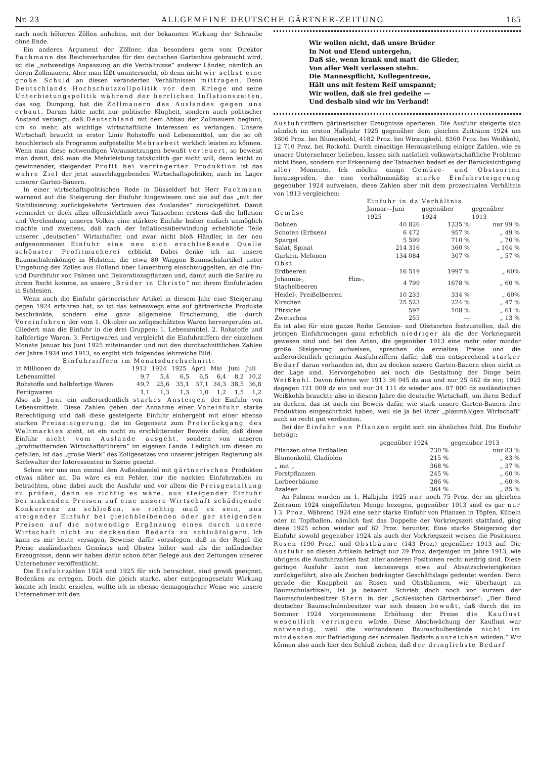Nr. 23 ALLGEMEINE DEUTSCHE GÄRTNER-ZEITUNG 165
nach noch höheren Zöllen anheben, mit der bekannten Wirkung der Schraube ohne Ende.
Ein anderes Argument der Zöllner, das besonders gern vom Direktor Fachmann des Reichsverbandes für den deutschen Gartenbau gebraucht wird, ist die „notwendige Anpassung an die Verhältnisse“ anderer Länder, nämlich an deren Zollmauern. Aber man läßt ununtersucht, ob denn nicht wir selbst eine große Schuld an diesen veränderten Verhältnissen mittragen. Denn Deutschlands Hochschutzzollpolitik vor dem Kriege und seine Unterbietungspolitik während der herrlichen Inflationszeiten, das sog. Dumping, hat die Zollmauern des Auslandes gegen uns erbaut. Darum hätte nicht nur politische Klugheit, sondern auch politischer Anstand verlangt, daß Deutschland mit dem Abbau der Zollmauern beginnt, um so mehr, als wichtige wirtschaftliche Interessen es verlangen. Unsere Wirtschaft braucht in erster Linie Rohstoffe und Lebensmittel, um die so oft heuchlerisch als Programm aufgestellte Mehrarbeit wirklich leisten zu können. Wenn man diese notwendigen Voraussetzungen bewußt verteuert, so beweist man damit, daß man die Mehrleistung tatsächlich gar nicht will, denn leicht zu gewinnender, steigender Profit bei verringerter Produktion ist das wahre Ziel der jetzt ausschlaggebenden Wirtschaftspolitiker, auch im Lager unserer Garten-Bauern.
In einer wirtschaftspolitischen Rede in Düsseldorf hat Herr Fachmann warnend auf die Steigerung der Einfuhr hingewiesen und sie auf das „mit der Stabilisierung zurückgekehrte Vertrauen des Auslandes“ zurückgeführt. Damit vermeidet er doch allzu offensichtlich zwei Tatsachen: erstens daß die Inflation und Verelendung unseres Volkes eine stärkere Einfuhr bisher einfach unmöglich machte und zweitens, daß nach der Inflationsüberwindung erhebliche Teile unserer „deutschen“ Wirtschafter, und zwar nicht bloß Händler, in der neu aufgenommenen Einfuhr eine neu sich erschließende Quelle schönster Profitmacherei erblickt. Dabei denke ich an unsere Baumschulenkönige in Holstein, die etwa 80 Waggon Baumschulartikel unter Umgehung des Zolles aus Holland über Luxemburg einschmuggelten, an die Ein- und Durchfuhr von Palmen und Dekorationspflanzen und, damit auch die Satire zu ihrem Recht komme, an unsere „Brüder in Christo“ mit ihrem Einfuhrladen in Schlesien.
Wenn auch die Einfuhr gärtnerischer Artikel in diesem Jahr eine Steigerung gegen 1924 erfahren hat, so ist das keineswegs eine auf gärtnerische Produkte beschränkte, sondern eine ganz allgemeine Erscheinung, die durch Voreinfuhren der vom 1. Oktober an zollgeschützten Waren hervorgerufen ist. Gliedert man die Einfuhr in die drei Gruppen: 1. Lebensmittel, 2. Rohstoffe und halbfertige Waren, 3. Fertigwaren und vergleicht die Einfuhrziffern der einzelnen Monate Januar bis Juni 1925 miteinander und mit den durchschnittlichen Zahlen der Jahre 1924 und 1913, so ergibt sich folgendes lehrreiche Bild:
Einfuhrziffern im Monatsdurchschnitt:
| in Millionen dz | 1913 | 1924 | 1925 | April | Mai | Juni | Juli |
| --- | --- | --- | --- | --- | --- | --- | --- |
| Lebensmittel | 9,7 | 5,4 | 6,5 | 6,5 | 6,4 | 8,2 | 10,2 |
| Rohstoffe und halbfertige Waren | 49,7 | 25,6 | 35,1 | 37,1 | 34,3 | 38,5 | 36,8 |
| Fertigwaren | 1,1 | 1,3 | 1,3 | 1,0 | 1,2 | 1,5 | 1,2 |
Also ab Juni ein außerordentlich starkes Ansteigen der Einfuhr von Lebensmitteln. Diese Zahlen geben der Annahme einer Voreinfuhr starke Berechtigung und daß diese gesteigerte Einfuhr einhergeht mit einer ebenso starken Preissteigerung, die im Gegensatz zum Preisrückgang des Weltmarktes steht, ist ein nicht zu erschütternder Beweis dafür, daß diese Einfuhr nicht vom Auslande ausgeht, sondern von unseren „profitwitternden Wirtschaftsführern“ im eigenen Lande. Lediglich um diesen zu gefallen, ist das „große Werk“ des Zollgesetzes von unserer jetzigen Regierung als Sachwalter der Interessenten in Szene gesetzt.
Sehen wir uns nun einmal den Außenhandel mit gärtnerischen Produkten etwas näher an. Da wäre es ein Fehler, nur die nackten Einfuhrzahlen zu betrachten, ohne dabei auch die Ausfuhr und vor allem die Preisgestaltung zu prüfen, denn so richtig es wäre, aus steigender Einfuhr bei sinkenden Preisen auf eine unsere Wirtschaft schädigende Konkurrenz zu schließen, so richtig muß es sein, aus steigender Einfuhr bei gleichbleibenden oder gar steigenden Preisen auf die notwendige Ergänzung eines durch unsere Wirtschaft nicht zu deckenden Bedarfs zu schlußfolgern. Ich kann es mir heute versagen, Beweise dafür vorzulegen, daß in der Regel die Preise ausländischen Gemüses und Obstes höher sind als die inländischer Erzeugnisse, denn wir haben dafür schon öfter Belege aus den Zeitungen unserer Unternehmer veröffentlicht.
Die Einfuhrzahlen 1924 und 1925 für sich betrachtet, sind gewiß geeignet, Bedenken zu erregen. Doch die gleich starke, aber entgegengesetzte Wirkung könnte ich leicht erzielen, wollte ich in ebenso demagogischer Weise wie unsere Unternehmer mit den
Wir wollen nicht, daß unsre Brüder
In Not und Elend untergehn,
Daß sie, wenn krank und matt die Glieder,
Von aller Welt verlassen stehn.
Die Mannespflicht, Kollegentreue,
Hält uns mit festem Reif umspannt;
Wir wollen, daß sie frei gedeihe —
Und deshalb sind wir im Verband!
Ausfuhrziffern gärtnerischer Ezeugnisse operieren. Die Ausfuhr steigerte sich nämlich im ersten Halbjahr 1925 gegenüber dem gleichen Zeitraum 1924 um 3606 Proz. bei Blumenkohl, 4182 Proz. bei Wirsingkohl, 8360 Proz. bei Weißkohl, 12 710 Proz. bei Rotkohl. Durch einseitige Herausstellung einiger Zahlen, wie es unsere Unternehmer belieben, lassen sich natürlich volkswirtschaftliche Probleme nicht lösen, sondern zur Erkennung der Tatsachen bedarf es der Berücksichtigung aller Momente. Ich möchte einige Gemüse- und Obstsorten herausgreifen, die eine verhältnismäßig starke Einfuhrsteigerung gegenüber 1924 aufweisen, diese Zahlen aber mit dem prozentualen Verhältnis von 1913 vergleichen:
| | Einfuhr in dz | Verhältnis | |
| --- | --- | --- | --- |
| Gemüse | Januar—Juni 1925 | gegenüber 1924 | gegenüber 1913 |
| Bohnen | 40 826 | 1235 % | nur 99 % |
| Schoten (Erbsen) | 6 472 | 957 % | „ 49 % |
| Spargel | 5 599 | 710 % | „ 70 % |
| Salat, Spinat | 214 316 | 360 % | „ 104 % |
| Gurken, Melonen | 134 084 | 307 % | „ 57 % |
| Obst | | | |
| Erdbeeren | 16 519 | 1997 % | „ 60% |
| Johannis-, Him-, Stachelbeeren | 4 799 | 1678 % | „ 60 % |
| Heidel-, Preißelbeeren | 10 233 | 334 % | „ 60% |
| Kirschen | 25 523 | 224 % | „ 47 % |
| Pfirsiche | 597 | 108 % | „ 61 % |
| Zwetschen | 255 | — | „ 13 % |
Es ist also für eine ganze Reihe Gemüse- und Obstsorten festzustellen, daß die jetzigen Einfuhrmengen ganz erheblich niedriger als die der Vorkriegszeit gewesen sind und bei den Arten, die gegenüber 1913 eine mehr oder minder große Steigerung aufweisen, sprechen die erzielten Preise und die außerordentlich geringen Ausfuhrziffern dafür, daß ein entsprechend starker Bedarf daran vorhanden ist, den zu decken unsere Garten-Bauern eben nicht in der Lage sind. Hervorgehoben sei noch die Gestaltung der Dinge beim Weißkohl. Davon führten wir 1913 36 045 dz aus und nur 25 462 dz ein; 1925 dagegen 121 009 dz ein und nur 34 111 dz wieder aus. 87 000 dz ausländischen Weißkohls brauchte also in diesem Jahre die deutsche Wirtschaft, um ihren Bedarf zu decken, das ist auch ein Beweis dafür, wie stark unsere Garten-Bauern ihre Produktion eingeschränkt haben, weil sie ja bei ihrer „planmäßigen Wirtschaft“ auch so recht gut verdienten.
Bei der Einfuhr von Pflanzen ergibt sich ein ähnliches Bild. Die Einfuhr beträgt:
| | gegenüber 1924 | gegenüber 1913 |
| --- | --- | --- |
| Pflanzen ohne Erdballen | 730 % | nur 83 % |
| Blumenkohl, Gladiolen | 215 % | „ 83 % |
| „ mit „ | 368 % | „ 37 % |
| Forstpflanzen | 245 % | „ 60 % |
| Lorbeerbäume | 286 % | „ 60 % |
| Azaleen | 364 % | „ 85 % |
An Palmen wurden im 1. Halbjahr 1925 nur noch 75 Proz. der im gleichen Zeitraum 1924 eingeführten Menge bezogen, gegenüber 1913 sind es gar nur 13 Proz. Während 1924 eine sehr starke Einfuhr von Pflanzen in Töpfen, Kübeln oder in Topfballen, nämlich fast das Doppelte der Vorkriegszeit stattfand, ging diese 1925 schon wieder auf 62 Proz. herunter. Eine starke Steigerung der Einfuhr sowohl gegenüber 1924 als auch der Vorkriegszeit weisen die Positionen Rosen (190 Proz.) und Obstbäume (143 Proz.) gegenüber 1913 auf. Die Ausfuhr an diesen Artikeln beträgt nur 29 Proz. derjenigen im Jahre 1913, wie übrigens die Ausfuhrzahlen fast aller anderen Positionen recht niedrig sind. Diese geringe Ausfuhr kann nun keineswegs etwa auf Absatzschwierigkeiten zurückgeführt, also als Zeichen bedrängter Geschäftslage gedeutet werden. Denn gerade die Knappheit an Rosen und Obstbäumen, wie überhaupt an Baumschulartikeln, ist ja bekannt. Schrieb doch noch vor kurzem der Baumschulenbesitzer Stern in der „Schlesischen Gärtnerbörse“: „Der Bund deutscher Baumschulenbesitzer war sich dessen bewußt, daß durch die im Sommer 1924 vorgenommene Erhöhung der Preise die Kauflust wesentlich verringern würde. Diese Abschwächung der Kauflust war notwendig, weil die vorhandenen Baumschulbestände nicht im mindesten zur Befriedigung des normalen Bedarfs ausreichen würden.“ Wir können also auch hier den Schluß ziehen, daß der dringlichste Bedarf